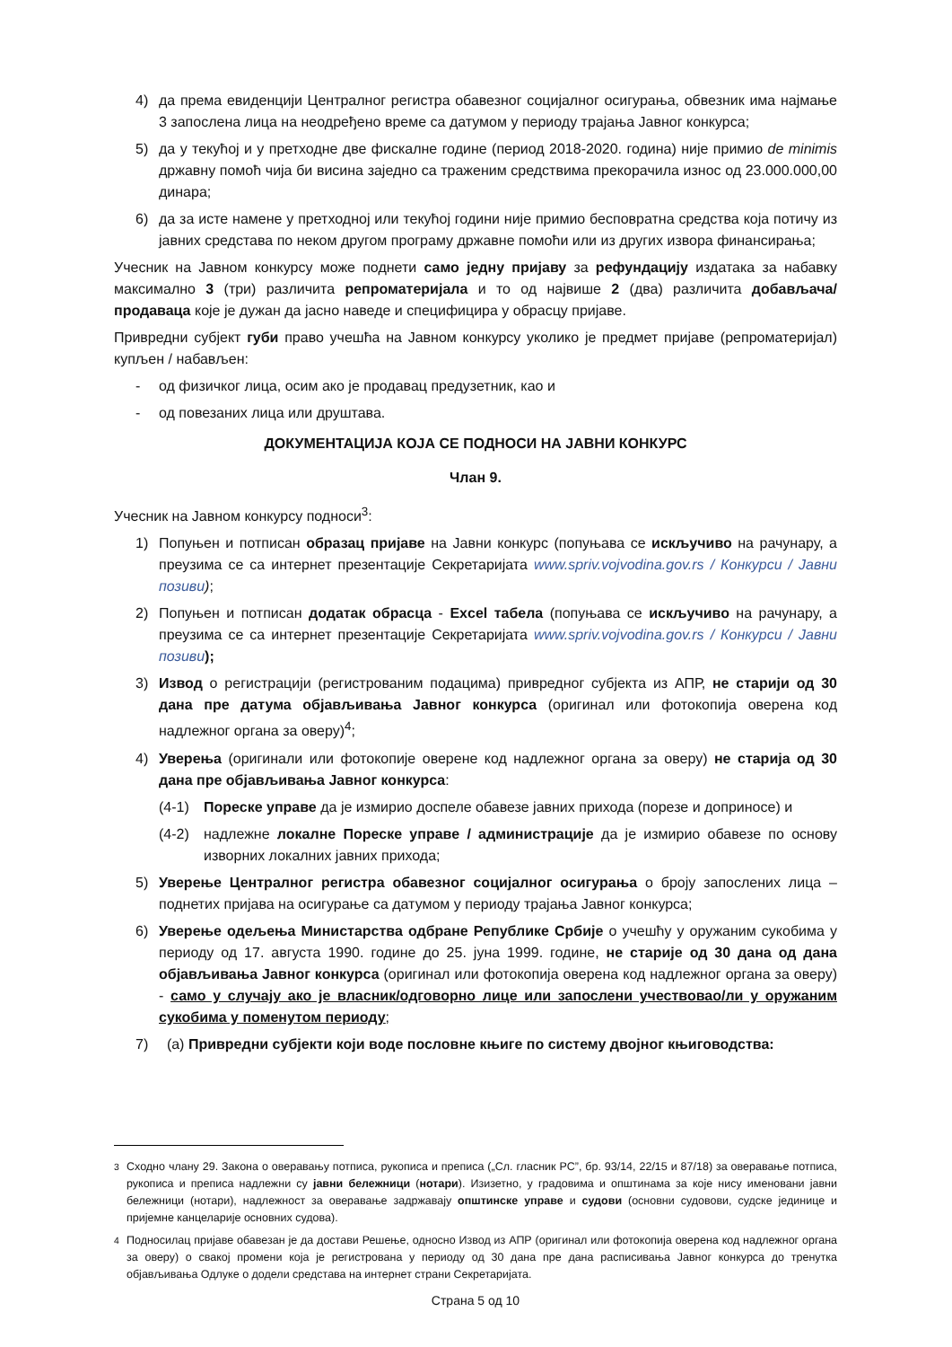4) да према евиденцији Централног регистра обавезног социјалног осигурања, обвезник има најмање 3 запослена лица на неодређено време са датумом у периоду трајања Јавног конкурса;
5) да у текућој и у претходне две фискалне године (период 2018-2020. година) није примио de minimis државну помоћ чија би висина заједно са траженим средствима прекорачила износ од 23.000.000,00 динара;
6) да за исте намене у претходној или текућој години није примио бесповратна средства која потичу из јавних средстава по неком другом програму државне помоћи или из других извора финансирања;
Учесник на Јавном конкурсу може поднети само једну пријаву за рефундацију издатака за набавку максимално 3 (три) различита репроматеријала и то од највише 2 (два) различита добављача/продаваца које је дужан да јасно наведе и специфицира у обрасцу пријаве.
Привредни субјект губи право учешћа на Јавном конкурсу уколико је предмет пријаве (репроматеријал) купљен / набављен:
- од физичког лица, осим ако је продавац предузетник, као и
- од повезаних лица или друштава.
ДОКУМЕНТАЦИЈА КОЈА СЕ ПОДНОСИ НА ЈАВНИ КОНКУРС
Члан 9.
Учесник на Јавном конкурсу подноси<sup>3</sup>:
1) Попуњен и потписан образац пријаве на Јавни конкурс (попуњава се искључиво на рачунару, а преузима се са интернет презентације Секретаријата www.spriv.vojvodina.gov.rs / Конкурси / Јавни позиви);
2) Попуњен и потписан додатак обрасца - Excel табела (попуњава се искључиво на рачунару, а преузима се са интернет презентације Секретаријата www.spriv.vojvodina.gov.rs / Конкурси / Јавни позиви);
3) Извод о регистрацији (регистрованим подацима) привредног субјекта из АПР, не старији од 30 дана пре датума објављивања Јавног конкурса (оригинал или фотокопија оверена код надлежног органа за оверу)<sup>4</sup>;
4) Уверења (оригинали или фотокопије оверене код надлежног органа за оверу) не старија од 30 дана пре објављивања Јавног конкурса:
(4-1) Пореске управе да је измирио доспеле обавезе јавних прихода (порезе и доприносе) и
(4-2) надлежне локалне Пореске управе / администрације да је измирио обавезе по основу изворних локалних јавних прихода;
5) Уверење Централног регистра обавезног социјалног осигурања о броју запослених лица – поднетих пријава на осигурање са датумом у периоду трајања Јавног конкурса;
6) Уверење одељења Министарства одбране Републике Србије о учешћу у оружаним сукобима у периоду од 17. августа 1990. године до 25. јуна 1999. године, не старије од 30 дана од дана објављивања Јавног конкурса (оригинал или фотокопија оверена код надлежног органа за оверу) - само у случају ако је власник/одговорно лице или запослени учествовао/ли у оружаним сукобима у поменутом периоду;
7) (а) Привредни субјекти који воде пословне књиге по систему двојног књиговодства:
<sup>3</sup> Сходно члану 29. Закона о оверавању потписа, рукописа и преписа („Сл. гласник РС”, бр. 93/14, 22/15 и 87/18) за оверавање потписа, рукописа и преписа надлежни су јавни бележници (нотари). Изизетно, у градовима и општинама за које нису именовани јавни бележници (нотари), надлежност за оверавање задржавају општинске управе и судови (основни судовови, судске јединице и пријемне канцеларије основних судова).
<sup>4</sup> Подносилац пријаве обавезан је да достави Решење, односно Извод из АПР (оригинал или фотокопија оверена код надлежног органа за оверу) о свакој промени која је регистрована у периоду од 30 дана пре дана расписивања Јавног конкурса до тренутка објављивања Одлуке о додели средстава на интернет страни Секретаријата.
Страна 5 од 10